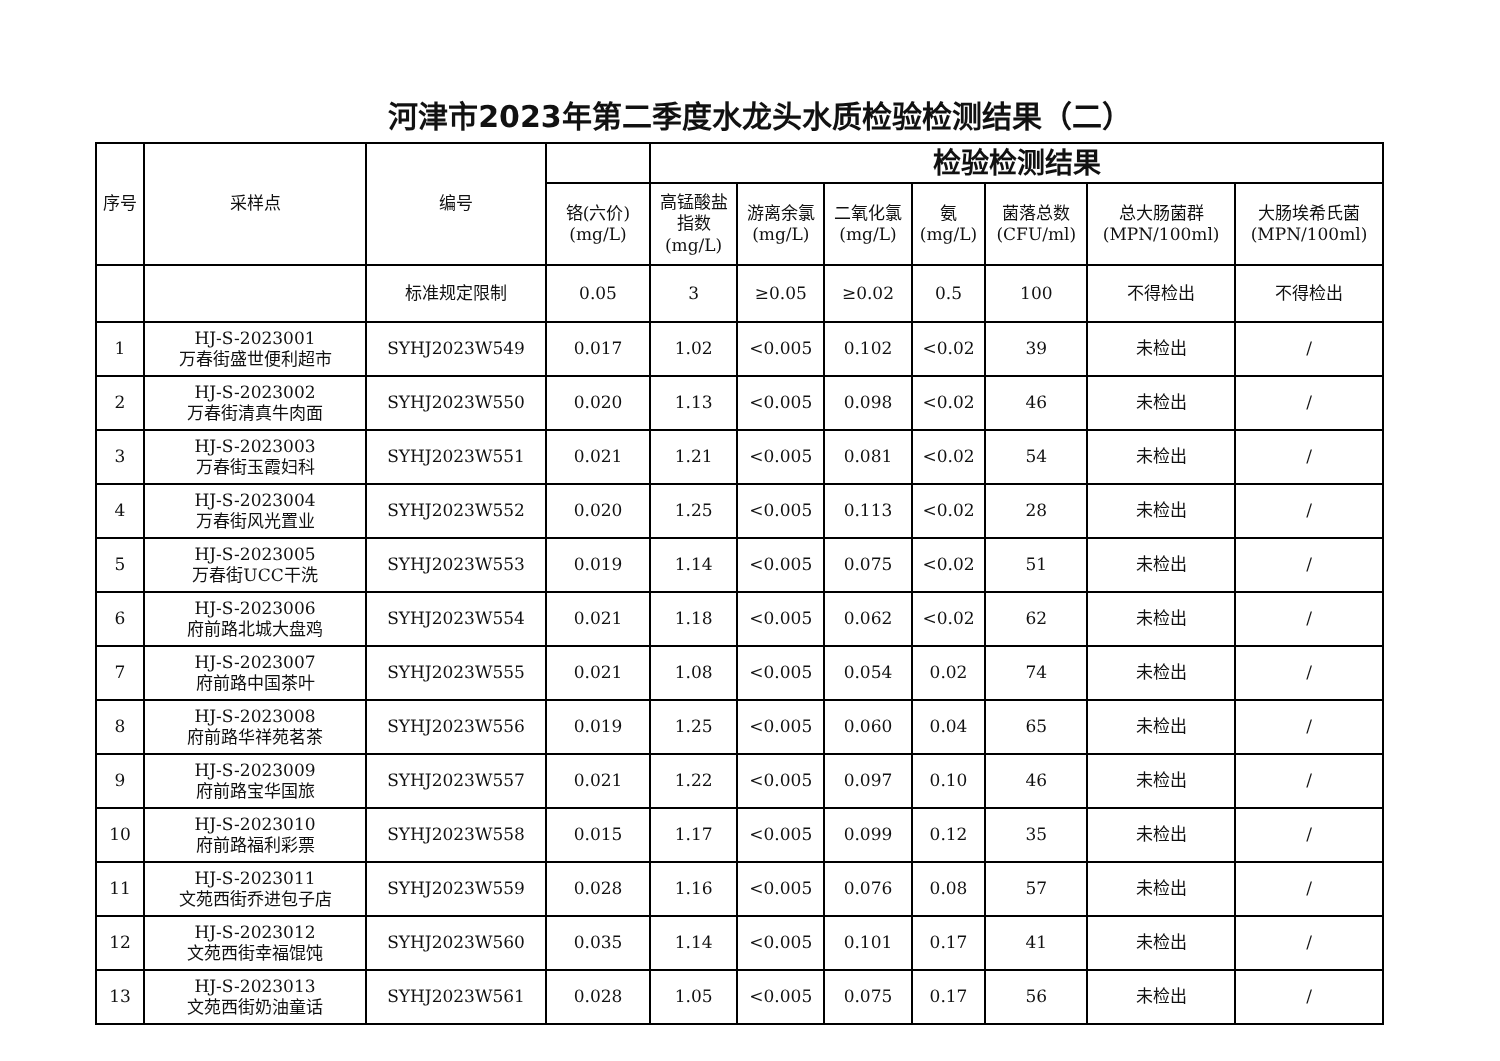河津市2023年第二季度水龙头水质检验检测结果（二）
| 序号 | 采样点 | 编号 | | 检验检测结果 | | | | | | |
| --- | --- | --- | --- | --- | --- | --- | --- | --- | --- | --- |
| | | | 铬(六价) (mg/L) | 高锰酸盐 指数 (mg/L) | 游离余氯 (mg/L) | 二氧化氯 (mg/L) | 氨 (mg/L) | 菌落总数 (CFU/ml) | 总大肠菌群 (MPN/100ml) | 大肠埃希氏菌 (MPN/100ml) |
| | | 标准规定限制 | 0.05 | 3 | ≥0.05 | ≥0.02 | 0.5 | 100 | 不得检出 | 不得检出 |
| 1 | HJ-S-2023001 万春街盛世便利超市 | SYHJ2023W549 | 0.017 | 1.02 | <0.005 | 0.102 | <0.02 | 39 | 未检出 | / |
| 2 | HJ-S-2023002 万春街清真牛肉面 | SYHJ2023W550 | 0.020 | 1.13 | <0.005 | 0.098 | <0.02 | 46 | 未检出 | / |
| 3 | HJ-S-2023003 万春街玉霞妇科 | SYHJ2023W551 | 0.021 | 1.21 | <0.005 | 0.081 | <0.02 | 54 | 未检出 | / |
| 4 | HJ-S-2023004 万春街风光置业 | SYHJ2023W552 | 0.020 | 1.25 | <0.005 | 0.113 | <0.02 | 28 | 未检出 | / |
| 5 | HJ-S-2023005 万春街UCC干洗 | SYHJ2023W553 | 0.019 | 1.14 | <0.005 | 0.075 | <0.02 | 51 | 未检出 | / |
| 6 | HJ-S-2023006 府前路北城大盘鸡 | SYHJ2023W554 | 0.021 | 1.18 | <0.005 | 0.062 | <0.02 | 62 | 未检出 | / |
| 7 | HJ-S-2023007 府前路中国茶叶 | SYHJ2023W555 | 0.021 | 1.08 | <0.005 | 0.054 | 0.02 | 74 | 未检出 | / |
| 8 | HJ-S-2023008 府前路华祥苑茗茶 | SYHJ2023W556 | 0.019 | 1.25 | <0.005 | 0.060 | 0.04 | 65 | 未检出 | / |
| 9 | HJ-S-2023009 府前路宝华国旅 | SYHJ2023W557 | 0.021 | 1.22 | <0.005 | 0.097 | 0.10 | 46 | 未检出 | / |
| 10 | HJ-S-2023010 府前路福利彩票 | SYHJ2023W558 | 0.015 | 1.17 | <0.005 | 0.099 | 0.12 | 35 | 未检出 | / |
| 11 | HJ-S-2023011 文苑西街乔进包子店 | SYHJ2023W559 | 0.028 | 1.16 | <0.005 | 0.076 | 0.08 | 57 | 未检出 | / |
| 12 | HJ-S-2023012 文苑西街幸福馄饨 | SYHJ2023W560 | 0.035 | 1.14 | <0.005 | 0.101 | 0.17 | 41 | 未检出 | / |
| 13 | HJ-S-2023013 文苑西街奶油童话 | SYHJ2023W561 | 0.028 | 1.05 | <0.005 | 0.075 | 0.17 | 56 | 未检出 | / |